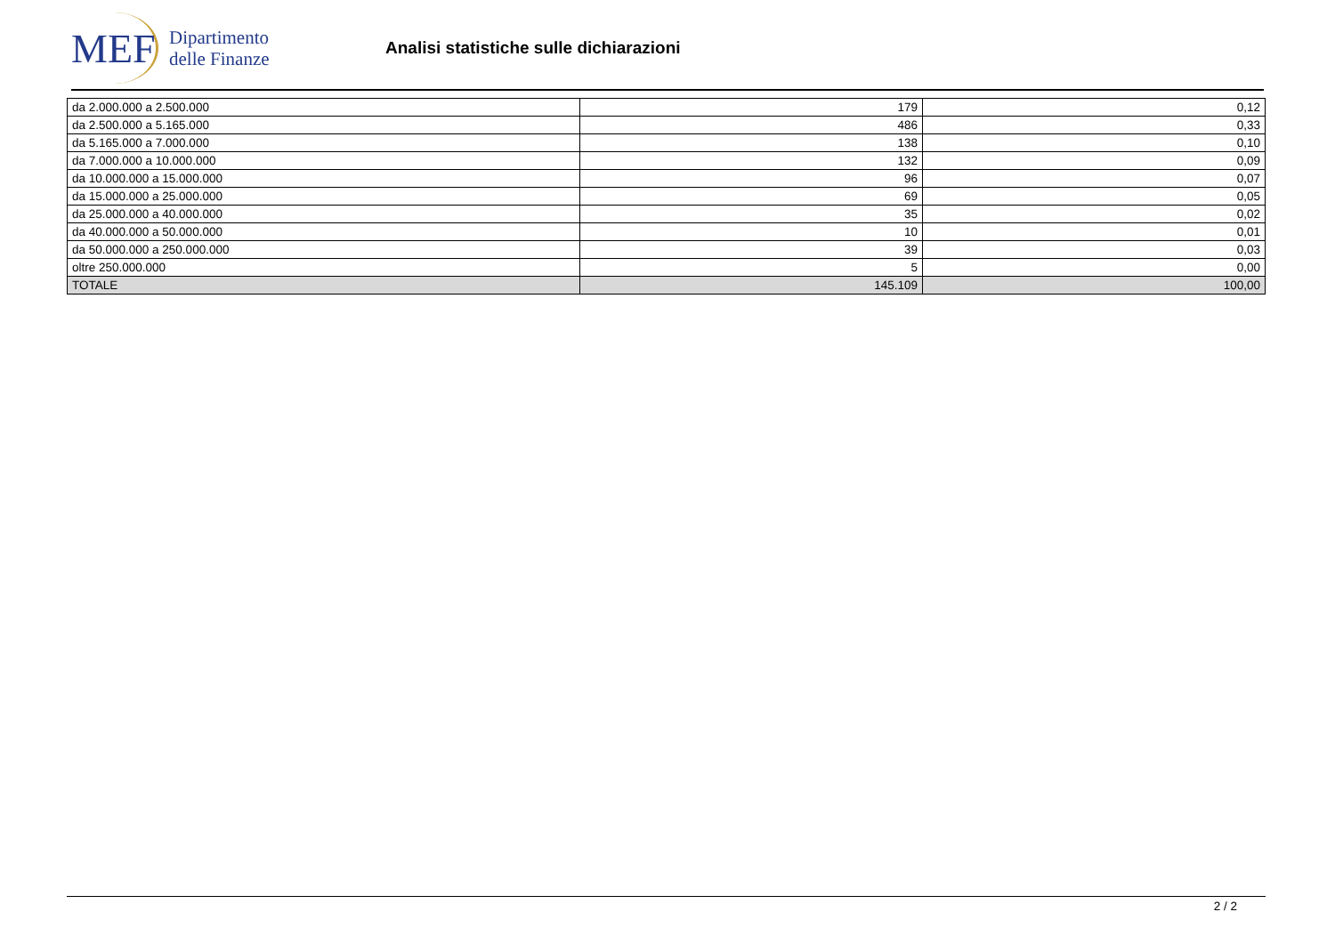MEF
Dipartimento
delle Finanze
Analisi statistiche sulle dichiarazioni
| da 2.000.000 a 2.500.000 | 179 | 0,12 |
| da 2.500.000 a 5.165.000 | 486 | 0,33 |
| da 5.165.000 a 7.000.000 | 138 | 0,10 |
| da 7.000.000 a 10.000.000 | 132 | 0,09 |
| da 10.000.000 a 15.000.000 | 96 | 0,07 |
| da 15.000.000 a 25.000.000 | 69 | 0,05 |
| da 25.000.000 a 40.000.000 | 35 | 0,02 |
| da 40.000.000 a 50.000.000 | 10 | 0,01 |
| da 50.000.000 a 250.000.000 | 39 | 0,03 |
| oltre 250.000.000 | 5 | 0,00 |
| TOTALE | 145.109 | 100,00 |
2 / 2